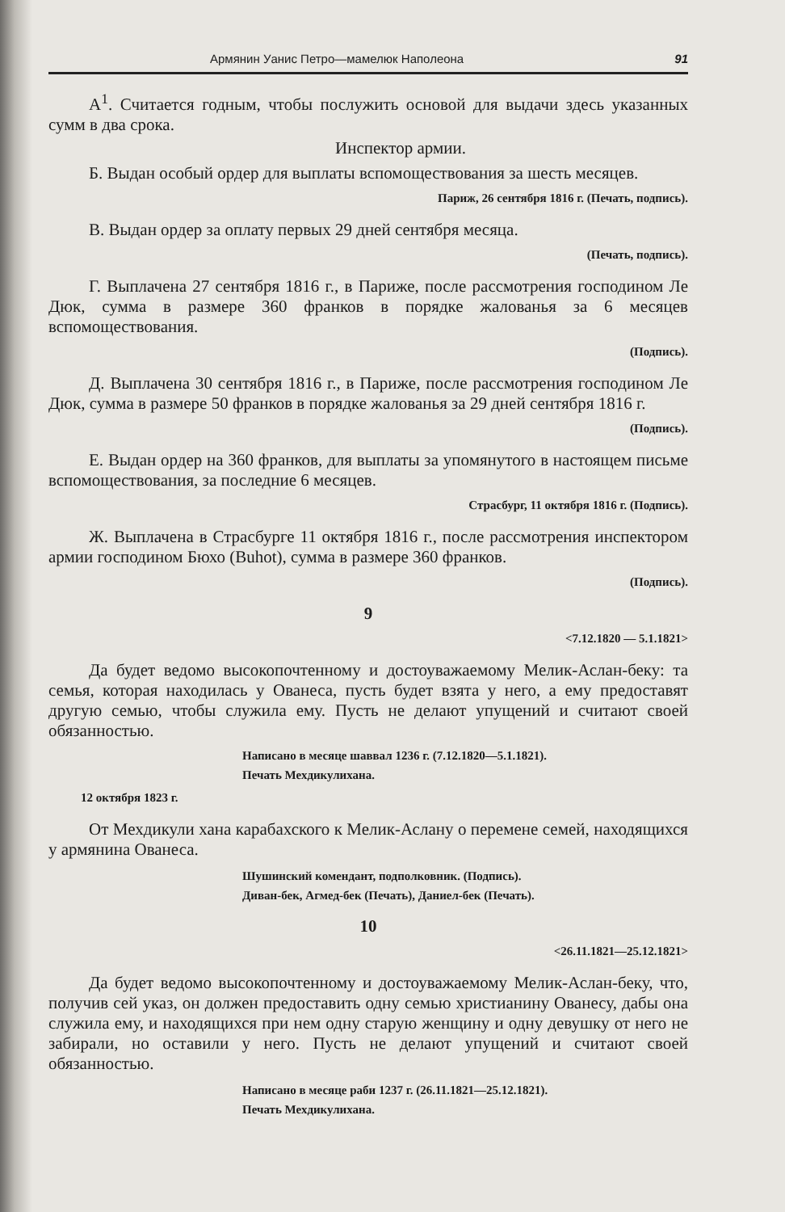Армянин Уанис Петро—мамелюк Наполеона 91
А<sup>1</sup>. Считается годным, чтобы послужить основой для выдачи здесь указанных сумм в два срока.
Инспектор армии.
Б. Выдан особый ордер для выплаты вспомоществования за шесть месяцев.
Париж, 26 сентября 1816 г. (Печать, подпись).
В. Выдан ордер за оплату первых 29 дней сентября месяца.
(Печать, подпись).
Г. Выплачена 27 сентября 1816 г., в Париже, после рассмотрения господином Ле Дюк, сумма в размере 360 франков в порядке жалованья за 6 месяцев вспомоществования.
(Подпись).
Д. Выплачена 30 сентября 1816 г., в Париже, после рассмотрения господином Ле Дюк, сумма в размере 50 франков в порядке жалованья за 29 дней сентября 1816 г.
(Подпись).
Е. Выдан ордер на 360 франков, для выплаты за упомянутого в настоящем письме вспомоществования, за последние 6 месяцев.
Страсбург, 11 октября 1816 г. (Подпись).
Ж. Выплачена в Страсбурге 11 октября 1816 г., после рассмотрения инспектором армии господином Бюхо (Buhot), сумма в размере 360 франков.
(Подпись).
9
<7.12.1820 — 5.1.1821>
Да будет ведомо высокопочтенному и достоуважаемому Мелик-Аслан-беку: та семья, которая находилась у Ованеса, пусть будет взята у него, а ему предоставят другую семью, чтобы служила ему. Пусть не делают упущений и считают своей обязанностью.
Написано в месяце шаввал 1236 г. (7.12.1820—5.1.1821).
Печать Мехдикулихана.
12 октября 1823 г.
От Мехдикули хана карабахского к Мелик-Аслану о перемене семей, находящихся у армянина Ованеса.
Шушинский комендант, подполковник. (Подпись).
Диван-бек, Агмед-бек (Печать), Даниел-бек (Печать).
10
<26.11.1821—25.12.1821>
Да будет ведомо высокопочтенному и достоуважаемому Мелик-Аслан-беку, что, получив сей указ, он должен предоставить одну семью христианину Ованесу, дабы она служила ему, и находящихся при нем одну старую женщину и одну девушку от него не забирали, но оставили у него. Пусть не делают упущений и считают своей обязанностью.
Написано в месяце раби 1237 г. (26.11.1821—25.12.1821).
Печать Мехдикулихана.